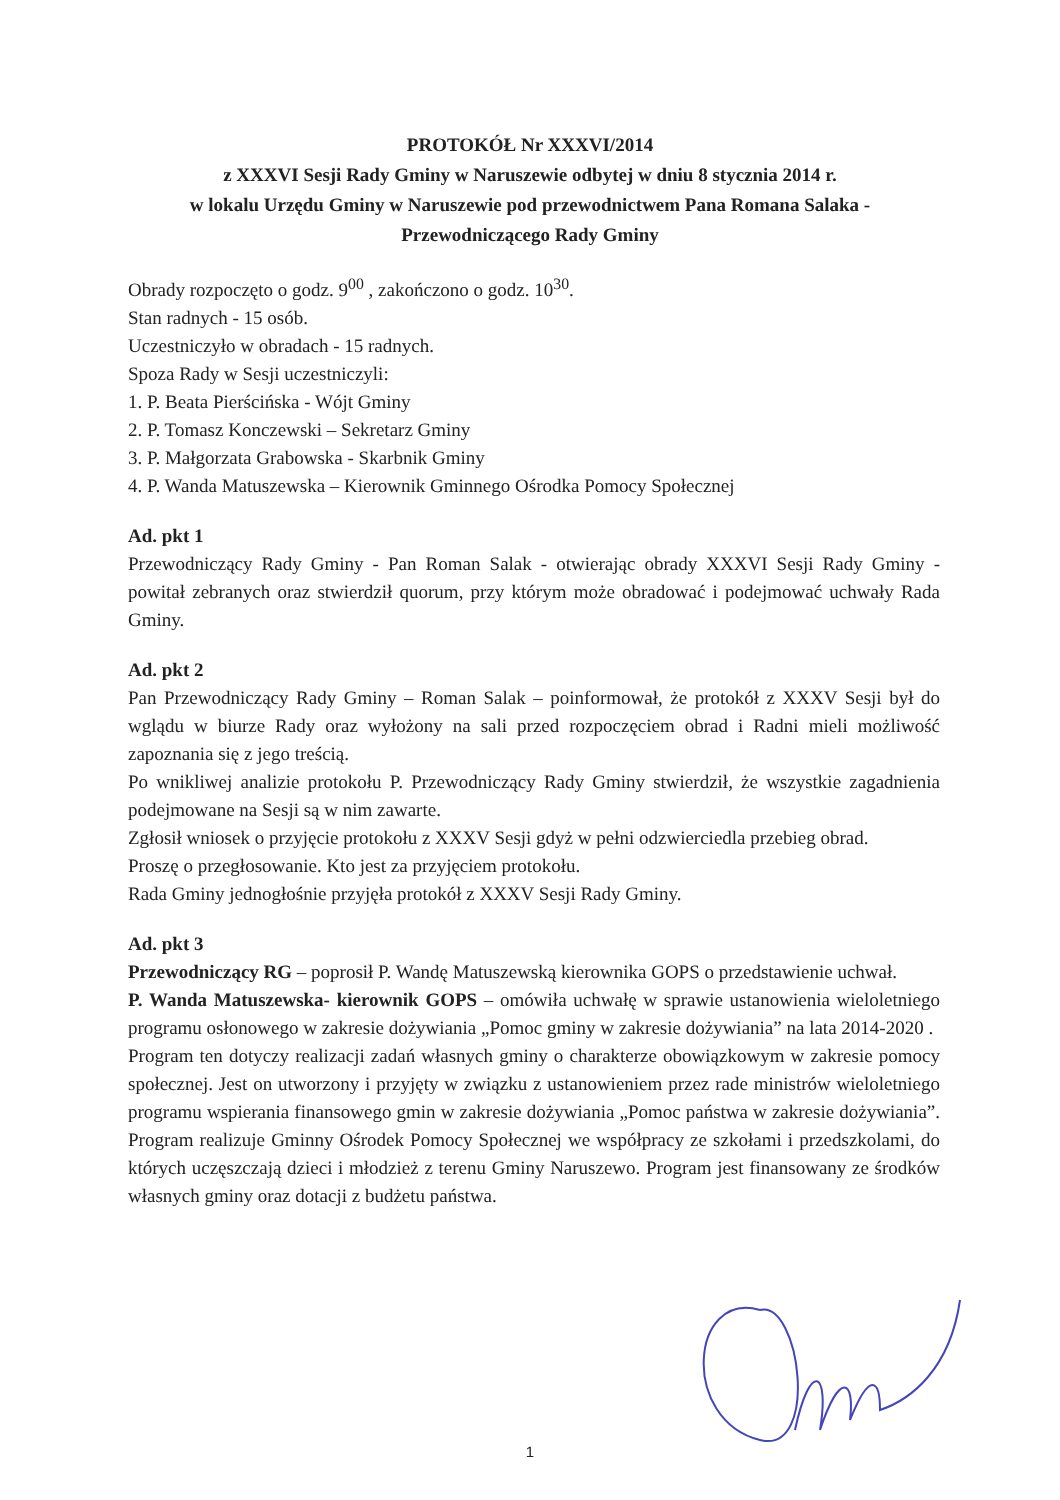PROTOKÓŁ Nr XXXVI/2014
z XXXVI Sesji Rady Gminy w Naruszewie odbytej w dniu 8 stycznia 2014 r.
w lokalu Urzędu Gminy w Naruszewie pod przewodnictwem Pana Romana Salaka - Przewodniczącego Rady Gminy
Obrady rozpoczęto o godz. 9<sup>00</sup> , zakończono o godz. 10<sup>30</sup>.
Stan radnych - 15 osób.
Uczestniczyło w obradach - 15 radnych.
Spoza Rady w Sesji uczestniczyli:
1. P. Beata Pierścińska - Wójt Gminy
2. P. Tomasz Konczewski – Sekretarz Gminy
3. P. Małgorzata Grabowska - Skarbnik Gminy
4. P. Wanda Matuszewska – Kierownik Gminnego Ośrodka Pomocy Społecznej
Ad. pkt 1
Przewodniczący Rady Gminy - Pan Roman Salak - otwierając obrady XXXVI Sesji Rady Gminy - powitał zebranych oraz stwierdził quorum, przy którym może obradować i podejmować uchwały Rada Gminy.
Ad. pkt 2
Pan Przewodniczący Rady Gminy – Roman Salak – poinformował, że protokół z XXXV Sesji był do wglądu w biurze Rady oraz wyłożony na sali przed rozpoczęciem obrad i Radni mieli możliwość zapoznania się z jego treścią.
Po wnikliwej analizie protokołu P. Przewodniczący Rady Gminy stwierdził, że wszystkie zagadnienia podejmowane na Sesji są w nim zawarte.
Zgłosił wniosek o przyjęcie protokołu z XXXV Sesji gdyż w pełni odzwierciedla przebieg obrad.
Proszę o przegłosowanie. Kto jest za przyjęciem protokołu.
Rada Gminy jednogłośnie przyjęła protokół z XXXV Sesji Rady Gminy.
Ad. pkt 3
Przewodniczący RG – poprosił P. Wandę Matuszewską kierownika GOPS o przedstawienie uchwał.
P. Wanda Matuszewska- kierownik GOPS – omówiła uchwałę w sprawie ustanowienia wieloletniego programu osłonowego w zakresie dożywiania „Pomoc gminy w zakresie dożywiania” na lata 2014-2020 .
Program ten dotyczy realizacji zadań własnych gminy o charakterze obowiązkowym w zakresie pomocy społecznej. Jest on utworzony i przyjęty w związku z ustanowieniem przez rade ministrów wieloletniego programu wspierania finansowego gmin w zakresie dożywiania „Pomoc państwa w zakresie dożywiania”. Program realizuje Gminny Ośrodek Pomocy Społecznej we współpracy ze szkołami i przedszkolami, do których uczęszczają dzieci i młodzież z terenu Gminy Naruszewo. Program jest finansowany ze środków własnych gminy oraz dotacji z budżetu państwa.
1